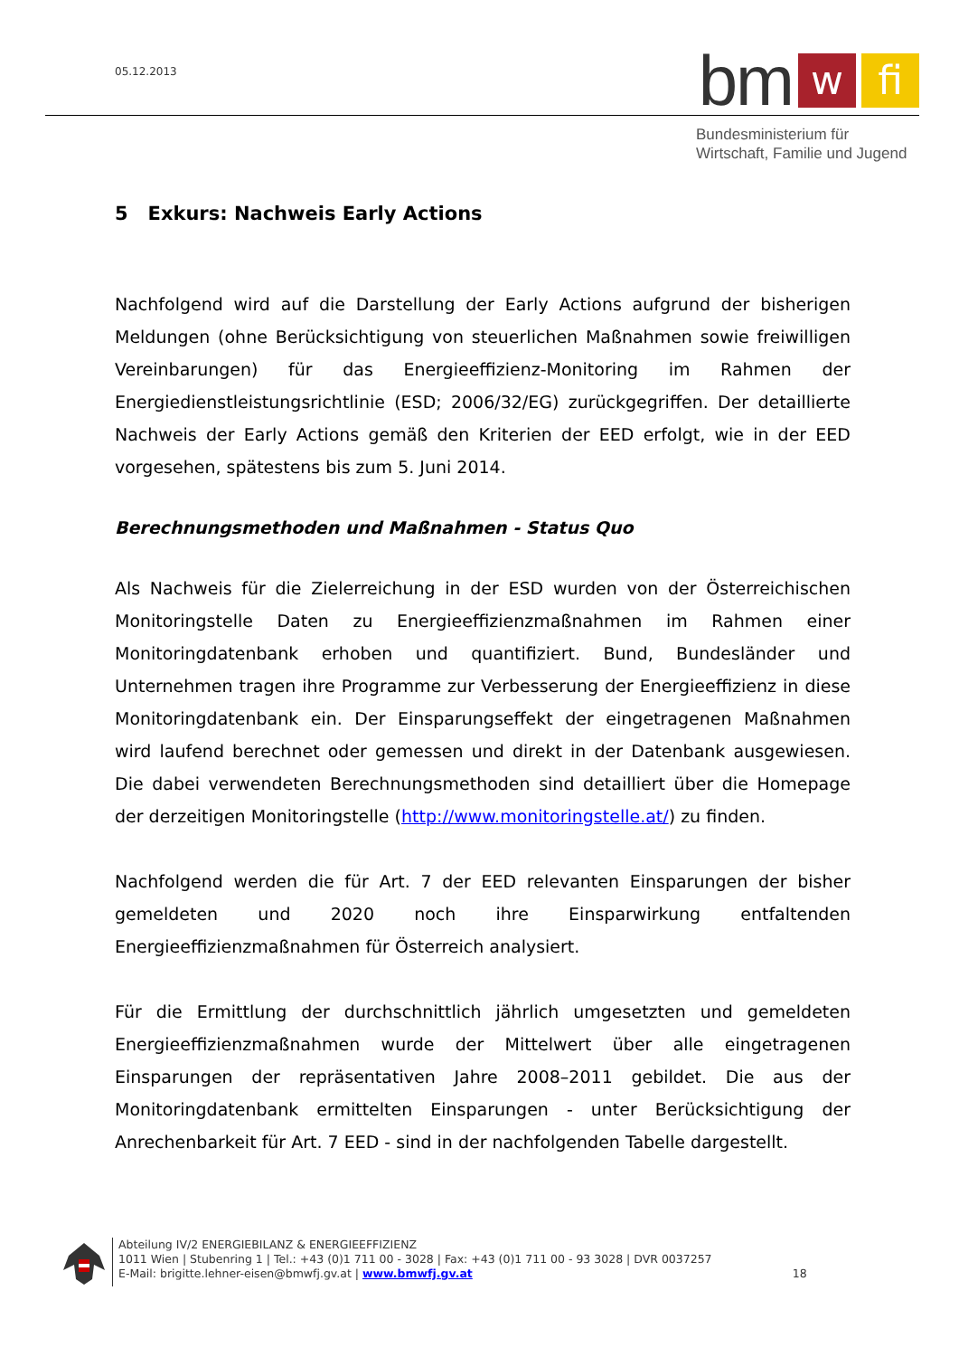05.12.2013
bm w fi
Bundesministerium für
Wirtschaft, Familie und Jugend
5 Exkurs: Nachweis Early Actions
Nachfolgend wird auf die Darstellung der Early Actions aufgrund der bisherigen Meldungen (ohne Berücksichtigung von steuerlichen Maßnahmen sowie freiwilligen Vereinbarungen) für das Energieeffizienz-Monitoring im Rahmen der Energiedienstleistungsrichtlinie (ESD; 2006/32/EG) zurückgegriffen. Der detaillierte Nachweis der Early Actions gemäß den Kriterien der EED erfolgt, wie in der EED vorgesehen, spätestens bis zum 5. Juni 2014.
Berechnungsmethoden und Maßnahmen - Status Quo
Als Nachweis für die Zielerreichung in der ESD wurden von der Österreichischen Monitoringstelle Daten zu Energieeffizienzmaßnahmen im Rahmen einer Monitoringdatenbank erhoben und quantifiziert. Bund, Bundesländer und Unternehmen tragen ihre Programme zur Verbesserung der Energieeffizienz in diese Monitoringdatenbank ein. Der Einsparungseffekt der eingetragenen Maßnahmen wird laufend berechnet oder gemessen und direkt in der Datenbank ausgewiesen. Die dabei verwendeten Berechnungsmethoden sind detailliert über die Homepage der derzeitigen Monitoringstelle (http://www.monitoringstelle.at/) zu finden.
Nachfolgend werden die für Art. 7 der EED relevanten Einsparungen der bisher gemeldeten und 2020 noch ihre Einsparwirkung entfaltenden Energieeffizienzmaßnahmen für Österreich analysiert.
Für die Ermittlung der durchschnittlich jährlich umgesetzten und gemeldeten Energieeffizienzmaßnahmen wurde der Mittelwert über alle eingetragenen Einsparungen der repräsentativen Jahre 2008–2011 gebildet. Die aus der Monitoringdatenbank ermittelten Einsparungen - unter Berücksichtigung der Anrechenbarkeit für Art. 7 EED - sind in der nachfolgenden Tabelle dargestellt.
Abteilung IV/2 ENERGIEBILANZ & ENERGIEEFFIZIENZ
1011 Wien | Stubenring 1 | Tel.: +43 (0)1 711 00 - 3028 | Fax: +43 (0)1 711 00 - 93 3028 | DVR 0037257
E-Mail: brigitte.lehner-eisen@bmwfj.gv.at | www.bmwfj.gv.at 18